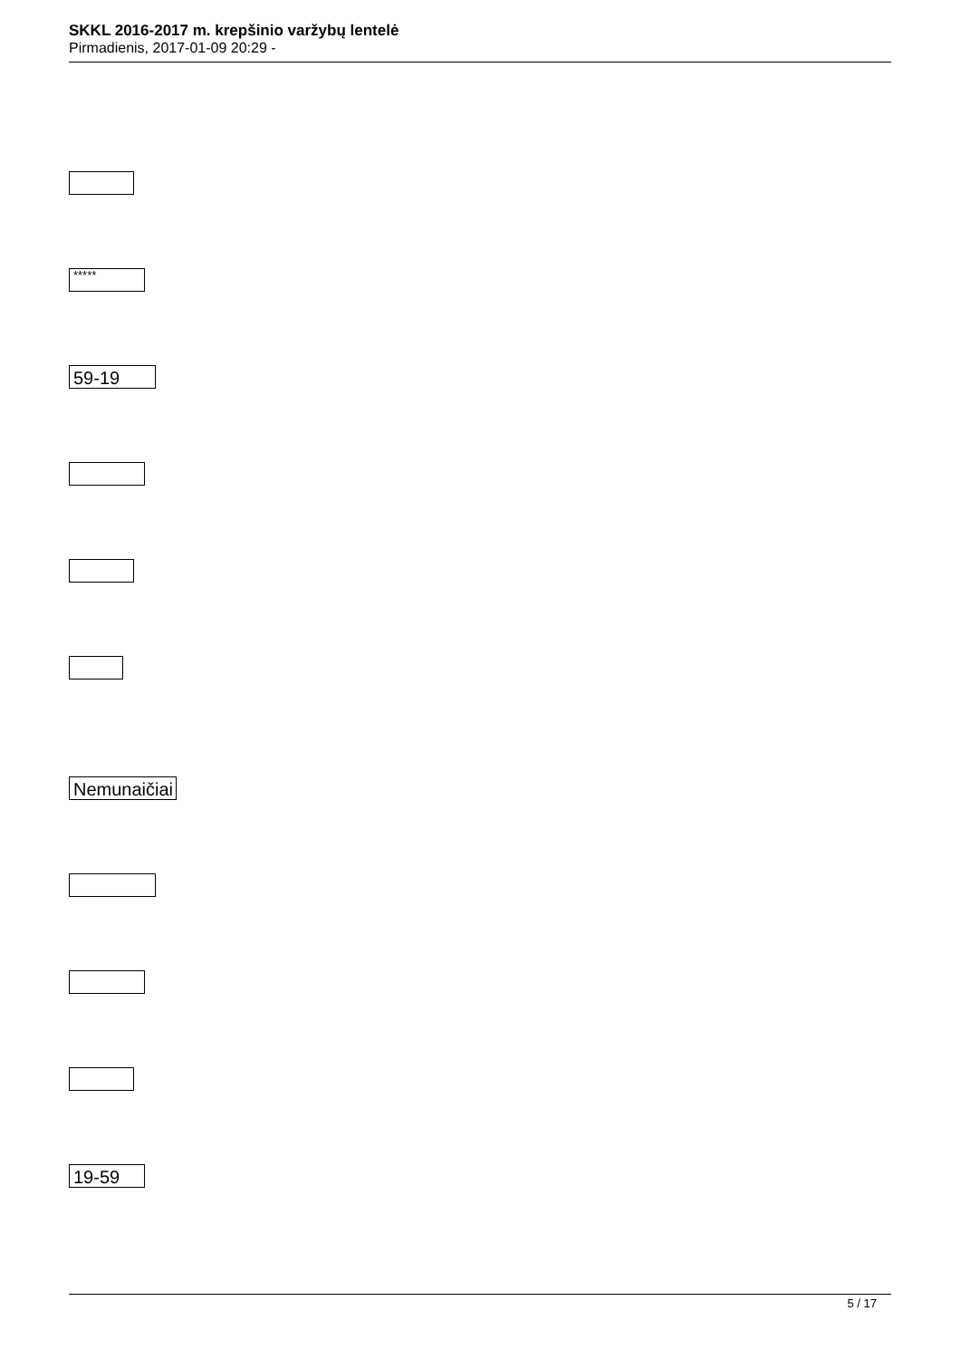SKKL 2016-2017 m. krepšinio varžybų lentelė
Pirmadienis, 2017-01-09 20:29 -
*****
59-19
Nemunaičiai
19-59
5 / 17